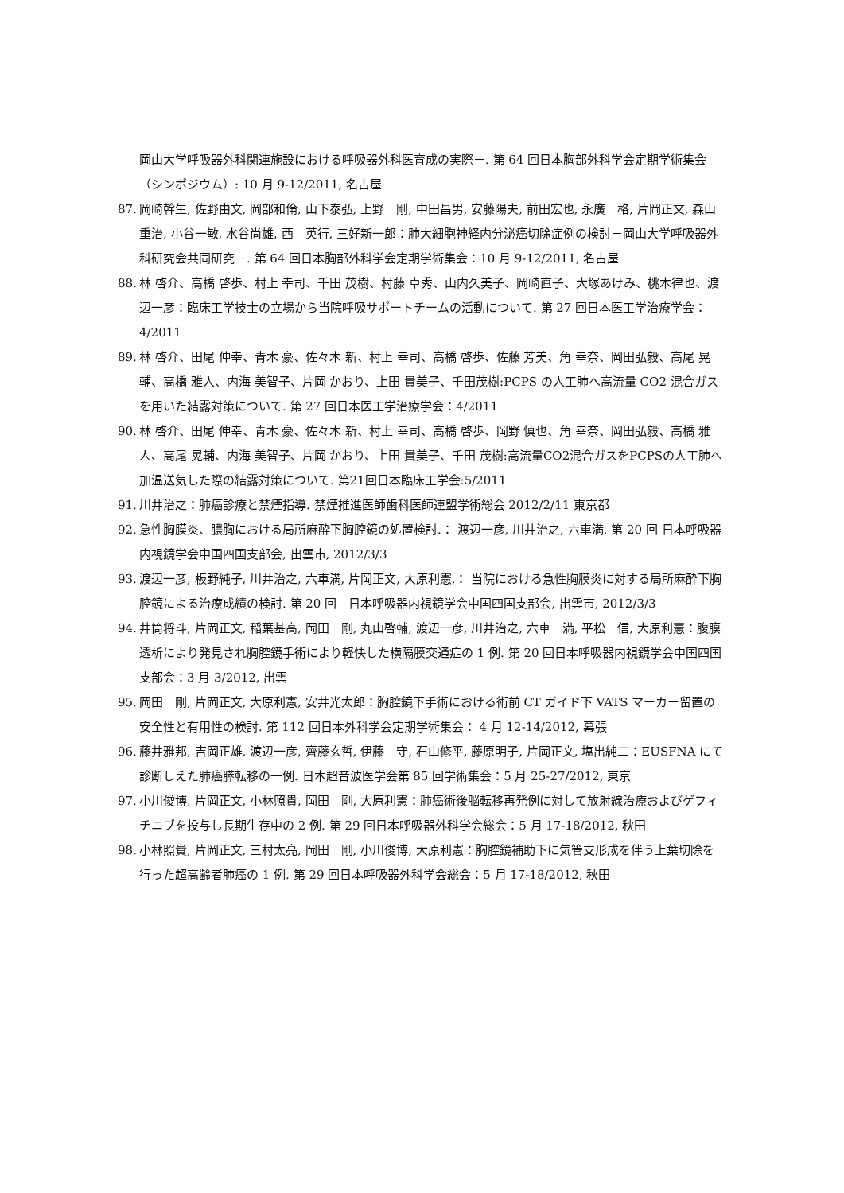岡山大学呼吸器外科関連施設における呼吸器外科医育成の実際－. 第 64 回日本胸部外科学会定期学術集会（シンポジウム）: 10 月 9-12/2011, 名古屋
87. 岡崎幹生, 佐野由文, 岡部和倫, 山下泰弘, 上野　剛, 中田昌男, 安藤陽夫, 前田宏也, 永廣　格, 片岡正文, 森山重治, 小谷一敏, 水谷尚雄, 西　英行, 三好新一郎：肺大細胞神経内分泌癌切除症例の検討－岡山大学呼吸器外科研究会共同研究－. 第 64 回日本胸部外科学会定期学術集会：10 月 9-12/2011, 名古屋
88. 林 啓介、高橋 啓歩、村上 幸司、千田 茂樹、村藤 卓秀、山内久美子、岡崎直子、大塚あけみ、桃木律也、渡辺一彦：臨床工学技士の立場から当院呼吸サポートチームの活動について. 第 27 回日本医工学治療学会：4/2011
89. 林 啓介、田尾 伸幸、青木 豪、佐々木 新、村上 幸司、高橋 啓歩、佐藤 芳美、角 幸奈、岡田弘毅、高尾 晃輔、高橋 雅人、内海 美智子、片岡 かおり、上田 貴美子、千田茂樹:PCPS の人工肺へ高流量 CO2 混合ガスを用いた結露対策について. 第 27 回日本医工学治療学会：4/2011
90. 林 啓介、田尾 伸幸、青木 豪、佐々木 新、村上 幸司、高橋 啓歩、岡野 慎也、角 幸奈、岡田弘毅、高橋 雅人、高尾 晃輔、内海 美智子、片岡 かおり、上田 貴美子、千田 茂樹:高流量CO2混合ガスをPCPSの人工肺へ加温送気した際の結露対策について. 第21回日本臨床工学会:5/2011
91. 川井治之：肺癌診療と禁煙指導. 禁煙推進医師歯科医師連盟学術総会 2012/2/11 東京都
92. 急性胸膜炎、膿胸における局所麻酔下胸腔鏡の処置検討.： 渡辺一彦, 川井治之, 六車満. 第 20 回 日本呼吸器内視鏡学会中国四国支部会, 出雲市, 2012/3/3
93. 渡辺一彦, 板野純子, 川井治之, 六車満, 片岡正文, 大原利憲.： 当院における急性胸膜炎に対する局所麻酔下胸腔鏡による治療成績の検討. 第 20 回　日本呼吸器内視鏡学会中国四国支部会, 出雲市, 2012/3/3
94. 井筒将斗, 片岡正文, 稲葉基高, 岡田　剛, 丸山啓輔, 渡辺一彦, 川井治之, 六車　満, 平松　信, 大原利憲：腹膜透析により発見され胸腔鏡手術により軽快した横隔膜交通症の 1 例. 第 20 回日本呼吸器内視鏡学会中国四国支部会：3 月 3/2012, 出雲
95. 岡田　剛, 片岡正文, 大原利憲, 安井光太郎：胸腔鏡下手術における術前 CT ガイド下 VATS マーカー留置の安全性と有用性の検討. 第 112 回日本外科学会定期学術集会： 4 月 12-14/2012, 幕張
96. 藤井雅邦, 吉岡正雄, 渡辺一彦, 齊藤玄哲, 伊藤　守, 石山修平, 藤原明子, 片岡正文, 塩出純二：EUSFNA にて診断しえた肺癌膵転移の一例. 日本超音波医学会第 85 回学術集会：5 月 25-27/2012, 東京
97. 小川俊博, 片岡正文, 小林照貴, 岡田　剛, 大原利憲：肺癌術後脳転移再発例に対して放射線治療およびゲフィチニブを投与し長期生存中の 2 例. 第 29 回日本呼吸器外科学会総会：5 月 17-18/2012, 秋田
98. 小林照貴, 片岡正文, 三村太亮, 岡田　剛, 小川俊博, 大原利憲：胸腔鏡補助下に気管支形成を伴う上葉切除を行った超高齢者肺癌の 1 例. 第 29 回日本呼吸器外科学会総会：5 月 17-18/2012, 秋田